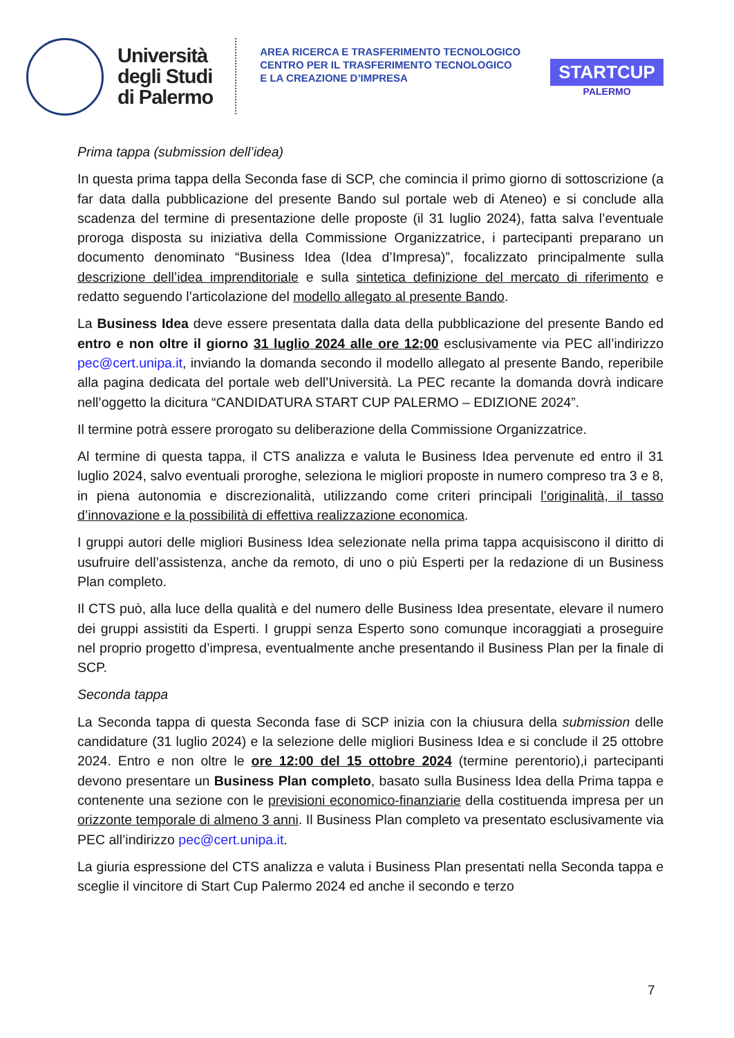Università
degli Studi
di Palermo
AREA RICERCA E TRASFERIMENTO TECNOLOGICO
CENTRO PER IL TRASFERIMENTO TECNOLOGICO
E LA CREAZIONE D’IMPRESA
STARTCUP
PALERMO
Prima tappa (submission dell’idea)
In questa prima tappa della Seconda fase di SCP, che comincia il primo giorno di sottoscrizione (a far data dalla pubblicazione del presente Bando sul portale web di Ateneo) e si conclude alla scadenza del termine di presentazione delle proposte (il 31 luglio 2024), fatta salva l’eventuale proroga disposta su iniziativa della Commissione Organizzatrice, i partecipanti preparano un documento denominato “Business Idea (Idea d’Impresa)”, focalizzato principalmente sulla descrizione dell’idea imprenditoriale e sulla sintetica definizione del mercato di riferimento e redatto seguendo l’articolazione del modello allegato al presente Bando.
La Business Idea deve essere presentata dalla data della pubblicazione del presente Bando ed entro e non oltre il giorno 31 luglio 2024 alle ore 12:00 esclusivamente via PEC all’indirizzo pec@cert.unipa.it, inviando la domanda secondo il modello allegato al presente Bando, reperibile alla pagina dedicata del portale web dell’Università. La PEC recante la domanda dovrà indicare nell’oggetto la dicitura “CANDIDATURA START CUP PALERMO – EDIZIONE 2024”.
Il termine potrà essere prorogato su deliberazione della Commissione Organizzatrice.
Al termine di questa tappa, il CTS analizza e valuta le Business Idea pervenute ed entro il 31 luglio 2024, salvo eventuali proroghe, seleziona le migliori proposte in numero compreso tra 3 e 8, in piena autonomia e discrezionalità, utilizzando come criteri principali l’originalità, il tasso d’innovazione e la possibilità di effettiva realizzazione economica.
I gruppi autori delle migliori Business Idea selezionate nella prima tappa acquisiscono il diritto di usufruire dell’assistenza, anche da remoto, di uno o più Esperti per la redazione di un Business Plan completo.
Il CTS può, alla luce della qualità e del numero delle Business Idea presentate, elevare il numero dei gruppi assistiti da Esperti. I gruppi senza Esperto sono comunque incoraggiati a proseguire nel proprio progetto d’impresa, eventualmente anche presentando il Business Plan per la finale di SCP.
Seconda tappa
La Seconda tappa di questa Seconda fase di SCP inizia con la chiusura della submission delle candidature (31 luglio 2024) e la selezione delle migliori Business Idea e si conclude il 25 ottobre 2024. Entro e non oltre le ore 12:00 del 15 ottobre 2024 (termine perentorio),i partecipanti devono presentare un Business Plan completo, basato sulla Business Idea della Prima tappa e contenente una sezione con le previsioni economico-finanziarie della costituenda impresa per un orizzonte temporale di almeno 3 anni. Il Business Plan completo va presentato esclusivamente via PEC all’indirizzo pec@cert.unipa.it.
La giuria espressione del CTS analizza e valuta i Business Plan presentati nella Seconda tappa e sceglie il vincitore di Start Cup Palermo 2024 ed anche il secondo e terzo
7